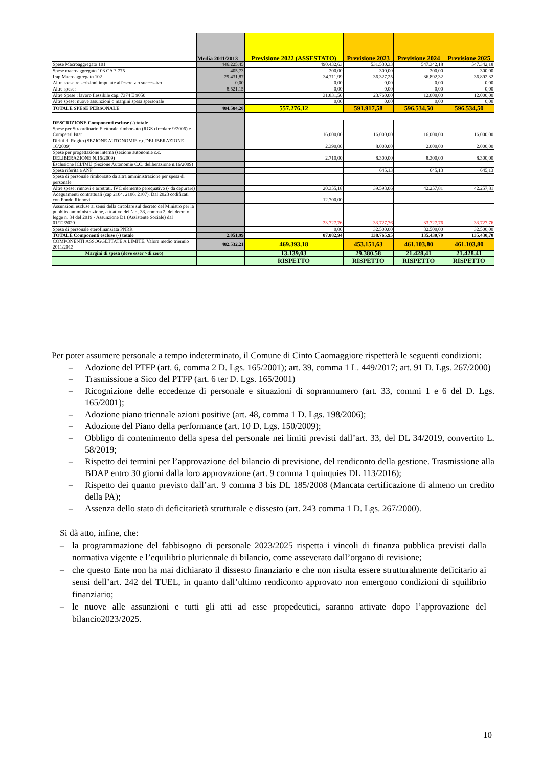| | Media 2011/2013 | Previsione 2022 (ASSESTATO) | Previsione 2023 | Previsione 2024 | Previsione 2025 |
| --- | --- | --- | --- | --- | --- |
| Spese Macroaggregato 101 | 446.225,45 | 490.432,63 | 531.530,33 | 547.342,18 | 547.342,18 |
| Spese macroaggregato 103 CAP. 775 | 405,73 | 300,00 | 300,00 | 300,00 | 300,00 |
| Irap Macroaggregato 102 | 29.431,87 | 34.711,99 | 36.327,25 | 36.892,32 | 36.892,32 |
| Altre spese reiscrizioni imputate all'esercizio successivo | 0,00 | 0,00 | 0,00 | 0,00 | 0,00 |
| Altre spese: | 8.521,15 | 0,00 | 0,00 | 0,00 | 0,00 |
| Altre Spese : lavoro flessibile cap. 7374 E 9050 | | 31.831,50 | 23.760,00 | 12.000,00 | 12.000,00 |
| Altre spese: nuove assunzioni o margini spesa spersonale | | 0,00 | 0,00 | 0,00 | 0,00 |
| TOTALE SPESE PERSONALE | 484.584,20 | 557.276,12 | 591.917,58 | 596.534,50 | 596.534,50 |
| DESCRIZIONE Componenti escluse (-) totale | | | | | |
| Spese per Straordinario Elettorale rimborsato (RGS circolare 9/2006) e Compensi Istat | | 16.000,00 | 16.000,00 | 16.000,00 | 16.000,00 |
| Diritti di Rogito (SEZIONE AUTONOMIE c.c.DELIBERAZIONE 16/2009) | | 2.390,00 | 8.000,00 | 2.000,00 | 2.000,00 |
| Spese per progettazione interna (sezione autonomie c.c. DELIBERAZIONE N.16/2009) | | 2.710,00 | 8.300,00 | 8.300,00 | 8.300,00 |
| Esclusione ICI/IMU (Sezione Autonomie C.C. deliberazione n.16/2009) | | | | | |
| Spesa riferita a ANF | | | 645,13 | 645,13 | 645,13 |
| Spesa di personale rimborsato da altra amministrazione per spesa di personale | | | | | |
| Altre spese: rinnovi e arretrati, IVC elemento perequativo (- da depurare) | | 20.355,18 | 39.593,06 | 42.257,81 | 42.257,81 |
| Adeguamenti contrattuali (cap 2104, 2106, 2107). Dal 2023 codificati con Fondo Rinnovi | | 12.700,00 | | | |
| Assunzioni escluse ai sensi della circolare sul decreto del Ministro per la pubblica amministrazione, attuativo dell’art. 33, comma 2, del decreto legge n. 34 del 2019 - Assunzione D1 (Assistente Sociale) dal 01/12/2020 | | 33.727,76 | 33.727,76 | 33.727,76 | 33.727,76 |
| Spesa di personale eterofinanziata PNRR | | 0,00 | 32.500,00 | 32.500,00 | 32.500,00 |
| TOTALE Componenti escluse (-) totale | 2.051,99 | 87.882,94 | 138.765,95 | 135.430,70 | 135.430,70 |
| COMPONENTI ASSOGGETTATE A LIMITE. Valore medio triennio 2011/2013 | 482.532,21 | 469.393,18 | 453.151,63 | 461.103,80 | 461.103,80 |
| Margini di spesa (deve esser >di zero) | | 13.139,03 | 29.380,58 | 21.428,41 | 21.428,41 |
| | | RISPETTO | RISPETTO | RISPETTO | RISPETTO |
Per poter assumere personale a tempo indeterminato, il Comune di Cinto Caomaggiore rispetterà le seguenti condizioni:
– Adozione del PTFP (art. 6, comma 2 D. Lgs. 165/2001); art. 39, comma 1 L. 449/2017; art. 91 D. Lgs. 267/2000)
– Trasmissione a Sico del PTFP (art. 6 ter D. Lgs. 165/2001)
– Ricognizione delle eccedenze di personale e situazioni di soprannumero (art. 33, commi 1 e 6 del D. Lgs. 165/2001);
– Adozione piano triennale azioni positive (art. 48, comma 1 D. Lgs. 198/2006);
– Adozione del Piano della performance (art. 10 D. Lgs. 150/2009);
– Obbligo di contenimento della spesa del personale nei limiti previsti dall’art. 33, del DL 34/2019, convertito L. 58/2019;
– Rispetto dei termini per l’approvazione del bilancio di previsione, del rendiconto della gestione. Trasmissione alla BDAP entro 30 giorni dalla loro approvazione (art. 9 comma 1 quinquies DL 113/2016);
– Rispetto dei quanto previsto dall’art. 9 comma 3 bis DL 185/2008 (Mancata certificazione di almeno un credito della PA);
– Assenza dello stato di deficitarietà strutturale e dissesto (art. 243 comma 1 D. Lgs. 267/2000).
Si dà atto, infine, che:
– la programmazione del fabbisogno di personale 2023/2025 rispetta i vincoli di finanza pubblica previsti dalla normativa vigente e l’equilibrio pluriennale di bilancio, come asseverato dall’organo di revisione;
– che questo Ente non ha mai dichiarato il dissesto finanziario e che non risulta essere strutturalmente deficitario ai sensi dell’art. 242 del TUEL, in quanto dall’ultimo rendiconto approvato non emergono condizioni di squilibrio finanziario;
– le nuove alle assunzioni e tutti gli atti ad esse propedeutici, saranno attivate dopo l’approvazione del bilancio2023/2025.
10